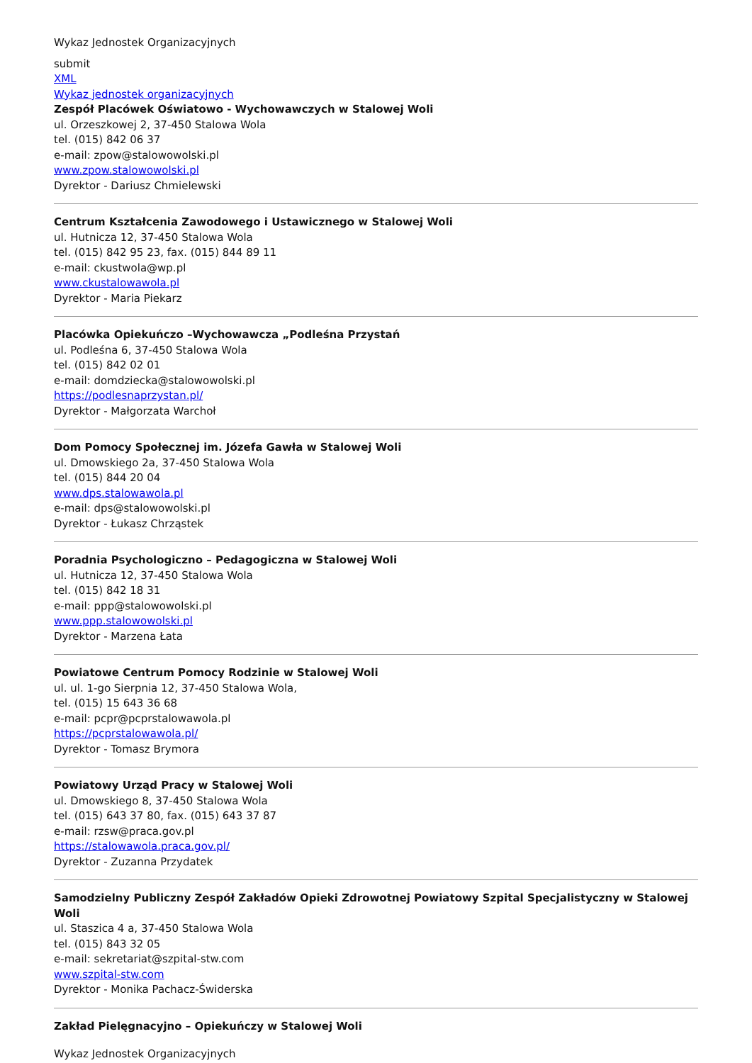Wykaz Jednostek Organizacyjnych
submit
XML
Wykaz jednostek organizacyjnych
Zespół Placówek Oświatowo - Wychowawczych w Stalowej Woli
ul. Orzeszkowej 2, 37-450 Stalowa Wola
tel. (015) 842 06 37
e-mail: zpow@stalowowolski.pl
www.zpow.stalowowolski.pl
Dyrektor - Dariusz Chmielewski
Centrum Kształcenia Zawodowego i Ustawicznego w Stalowej Woli
ul. Hutnicza 12, 37-450 Stalowa Wola
tel. (015) 842 95 23, fax. (015) 844 89 11
e-mail: ckustwola@wp.pl
www.ckustalowawola.pl
Dyrektor - Maria Piekarz
Placówka Opiekuńczo –Wychowawcza „Podleśna Przystań
ul. Podleśna 6, 37-450 Stalowa Wola
tel. (015) 842 02 01
e-mail: domdziecka@stalowowolski.pl
https://podlesnaprzystan.pl/
Dyrektor - Małgorzata Warchoł
Dom Pomocy Społecznej im. Józefa Gawła w Stalowej Woli
ul. Dmowskiego 2a, 37-450 Stalowa Wola
tel. (015) 844 20 04
www.dps.stalowawola.pl
e-mail: dps@stalowowolski.pl
Dyrektor - Łukasz Chrząstek
Poradnia Psychologiczno – Pedagogiczna w Stalowej Woli
ul. Hutnicza 12, 37-450 Stalowa Wola
tel. (015) 842 18 31
e-mail: ppp@stalowowolski.pl
www.ppp.stalowowolski.pl
Dyrektor - Marzena Łata
Powiatowe Centrum Pomocy Rodzinie w Stalowej Woli
ul. ul. 1-go Sierpnia 12, 37-450 Stalowa Wola,
tel. (015) 15 643 36 68
e-mail: pcpr@pcprstalowawola.pl
https://pcprstalowawola.pl/
Dyrektor - Tomasz Brymora
Powiatowy Urząd Pracy w Stalowej Woli
ul. Dmowskiego 8, 37-450 Stalowa Wola
tel. (015) 643 37 80, fax. (015) 643 37 87
e-mail: rzsw@praca.gov.pl
https://stalowawola.praca.gov.pl/
Dyrektor - Zuzanna Przydatek
Samodzielny Publiczny Zespół Zakładów Opieki Zdrowotnej Powiatowy Szpital Specjalistyczny w Stalowej Woli
ul. Staszica 4 a, 37-450 Stalowa Wola
tel. (015) 843 32 05
e-mail: sekretariat@szpital-stw.com
www.szpital-stw.com
Dyrektor - Monika Pachacz-Świderska
Zakład Pielęgnacyjno – Opiekuńczy w Stalowej Woli
Wykaz Jednostek Organizacyjnych